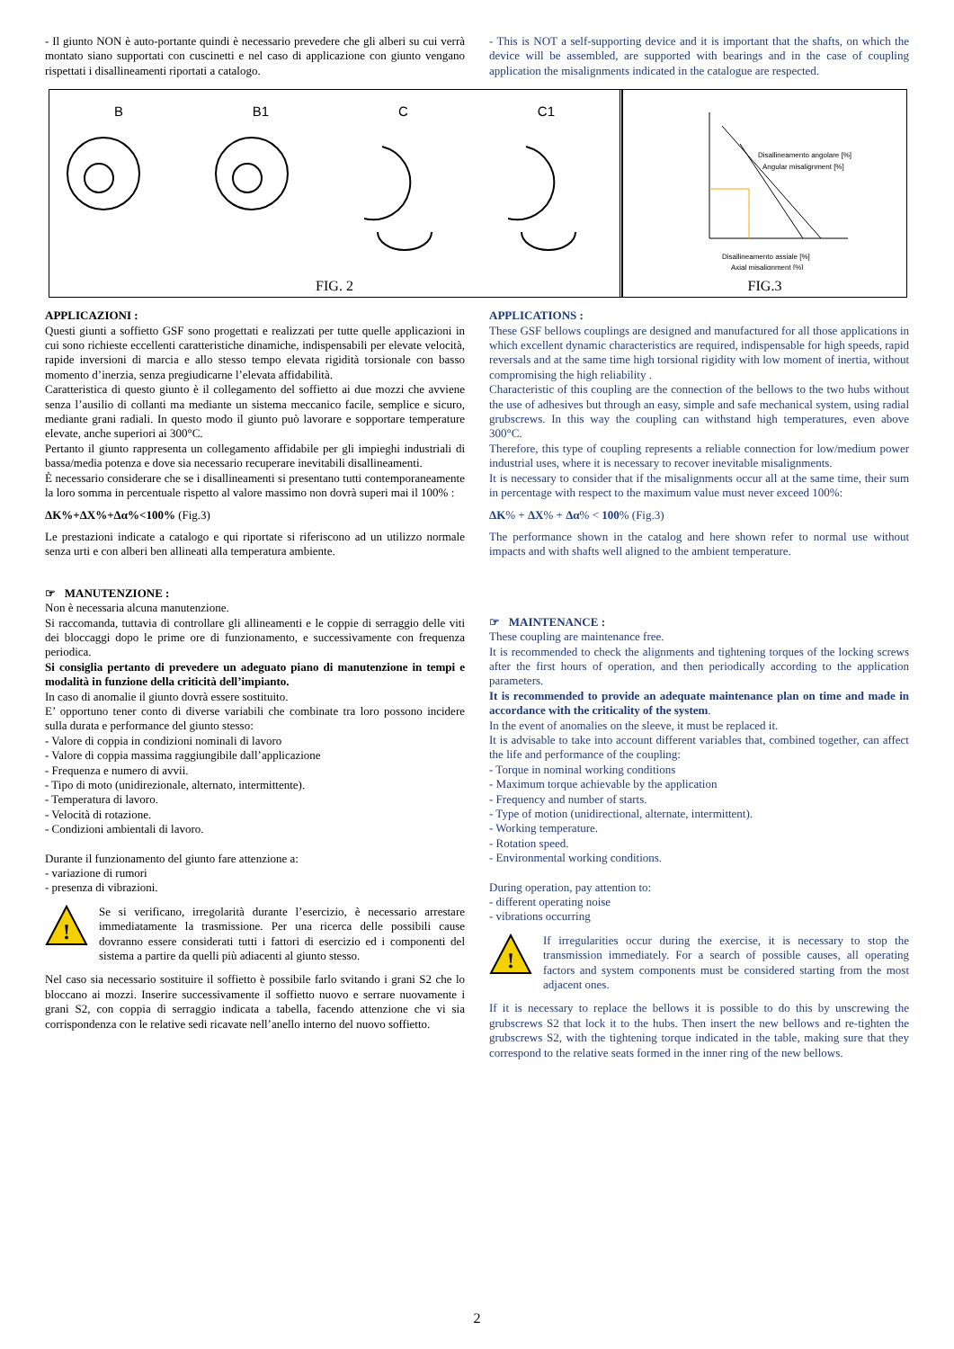- Il giunto NON è auto-portante quindi è necessario prevedere che gli alberi su cui verrà montato siano supportati con cuscinetti e nel caso di applicazione con giunto vengano rispettati i disallineamenti riportati a catalogo.
- This is NOT a self-supporting device and it is important that the shafts, on which the device will be assembled, are supported with bearings and in the case of coupling application the misalignments indicated in the catalogue are respected.
B B1 C C1
FIG. 2
Disallineamento angolare [%]
Angular misalignment [%]
Disallineamento assiale [%]
Axial misalignment [%]
FIG.3
APPLICAZIONI :
Questi giunti a soffietto GSF sono progettati e realizzati per tutte quelle applicazioni in cui sono richieste eccellenti caratteristiche dinamiche, indispensabili per elevate velocità, rapide inversioni di marcia e allo stesso tempo elevata rigidità torsionale con basso momento d’inerzia, senza pregiudicarne l’elevata affidabilità.
Caratteristica di questo giunto è il collegamento del soffietto ai due mozzi che avviene senza l’ausilio di collanti ma mediante un sistema meccanico facile, semplice e sicuro, mediante grani radiali. In questo modo il giunto può lavorare e sopportare temperature elevate, anche superiori ai 300°C.
Pertanto il giunto rappresenta un collegamento affidabile per gli impieghi industriali di bassa/media potenza e dove sia necessario recuperare inevitabili disallineamenti.
È necessario considerare che se i disallineamenti si presentano tutti contemporaneamente la loro somma in percentuale rispetto al valore massimo non dovrà superi mai il 100% :
ΔK%+ΔX%+Δα%<100% (Fig.3)
Le prestazioni indicate a catalogo e qui riportate si riferiscono ad un utilizzo normale senza urti e con alberi ben allineati alla temperatura ambiente.
☞ MANUTENZIONE :
Non è necessaria alcuna manutenzione.
Si raccomanda, tuttavia di controllare gli allineamenti e le coppie di serraggio delle viti dei bloccaggi dopo le prime ore di funzionamento, e successivamente con frequenza periodica.
Si consiglia pertanto di prevedere un adeguato piano di manutenzione in tempi e modalità in funzione della criticità dell’impianto.
In caso di anomalie il giunto dovrà essere sostituito.
E’ opportuno tener conto di diverse variabili che combinate tra loro possono incidere sulla durata e performance del giunto stesso:
- Valore di coppia in condizioni nominali di lavoro
- Valore di coppia massima raggiungibile dall’applicazione
- Frequenza e numero di avvii.
- Tipo di moto (unidirezionale, alternato, intermittente).
- Temperatura di lavoro.
- Velocità di rotazione.
- Condizioni ambientali di lavoro.
Durante il funzionamento del giunto fare attenzione a:
- variazione di rumori
- presenza di vibrazioni.
!
Se si verificano, irregolarità durante l’esercizio, è necessario arrestare immediatamente la trasmissione. Per una ricerca delle possibili cause dovranno essere considerati tutti i fattori di esercizio ed i componenti del sistema a partire da quelli più adiacenti al giunto stesso.
Nel caso sia necessario sostituire il soffietto è possibile farlo svitando i grani S2 che lo bloccano ai mozzi. Inserire successivamente il soffietto nuovo e serrare nuovamente i grani S2, con coppia di serraggio indicata a tabella, facendo attenzione che vi sia corrispondenza con le relative sedi ricavate nell’anello interno del nuovo soffietto.
APPLICATIONS :
These GSF bellows couplings are designed and manufactured for all those applications in which excellent dynamic characteristics are required, indispensable for high speeds, rapid reversals and at the same time high torsional rigidity with low moment of inertia, without compromising the high reliability .
Characteristic of this coupling are the connection of the bellows to the two hubs without the use of adhesives but through an easy, simple and safe mechanical system, using radial grubscrews. In this way the coupling can withstand high temperatures, even above 300°C.
Therefore, this type of coupling represents a reliable connection for low/medium power industrial uses, where it is necessary to recover inevitable misalignments.
It is necessary to consider that if the misalignments occur all at the same time, their sum in percentage with respect to the maximum value must never exceed 100%:
ΔK% + ΔX% + Δα% < 100% (Fig.3)
The performance shown in the catalog and here shown refer to normal use without impacts and with shafts well aligned to the ambient temperature.
☞ MAINTENANCE :
These coupling are maintenance free.
It is recommended to check the alignments and tightening torques of the locking screws after the first hours of operation, and then periodically according to the application parameters.
It is recommended to provide an adequate maintenance plan on time and made in accordance with the criticality of the system.
In the event of anomalies on the sleeve, it must be replaced it.
It is advisable to take into account different variables that, combined together, can affect the life and performance of the coupling:
- Torque in nominal working conditions
- Maximum torque achievable by the application
- Frequency and number of starts.
- Type of motion (unidirectional, alternate, intermittent).
- Working temperature.
- Rotation speed.
- Environmental working conditions.
During operation, pay attention to:
- different operating noise
- vibrations occurring
!
If irregularities occur during the exercise, it is necessary to stop the transmission immediately. For a search of possible causes, all operating factors and system components must be considered starting from the most adjacent ones.
If it is necessary to replace the bellows it is possible to do this by unscrewing the grubscrews S2 that lock it to the hubs. Then insert the new bellows and re-tighten the grubscrews S2, with the tightening torque indicated in the table, making sure that they correspond to the relative seats formed in the inner ring of the new bellows.
2